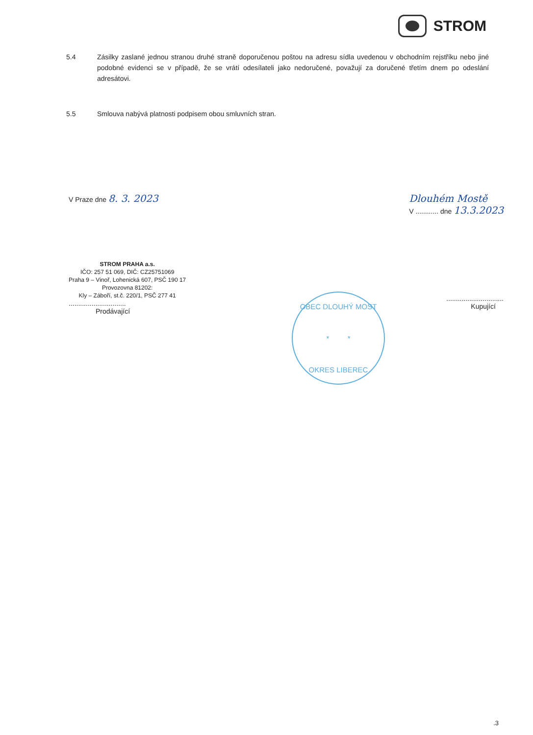STROM
5.4 Zásilky zaslané jednou stranou druhé straně doporučenou poštou na adresu sídla uvedenou v obchodním rejstříku nebo jiné podobné evidenci se v případě, že se vrátí odesílateli jako nedoručené, považují za doručené třetím dnem po odeslání adresátovi.
5.5 Smlouva nabývá platnosti podpisem obou smluvních stran.
V Praze dne 8. 3. 2023 Dlouhém Mostě
V ............ dne 13.3.2023
STROM PRAHA a.s.
IČO: 257 51 069, DIČ: CZ25751069
Praha 9 – Vinoř, Lohenická 607, PSČ 190 17
Provozovna 81202:
Kly – Záboří, st.č. 220/1, PSČ 277 41
..............................
Prodávající
..............................
Kupující
OBEC DLOUHÝ MOST
* *
OKRES LIBEREC
.3